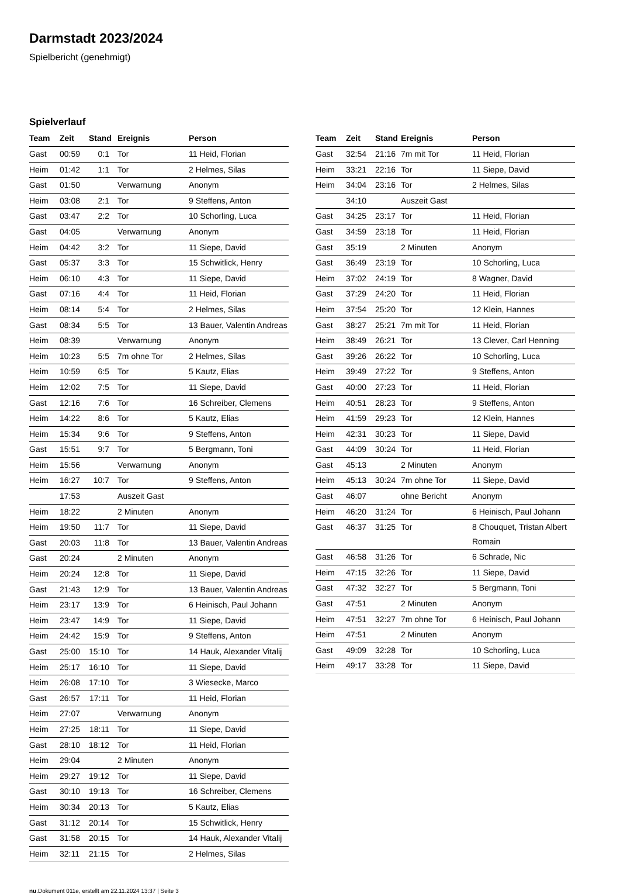Darmstadt 2023/2024
Spielbericht (genehmigt)
Spielverlauf
| Team | Zeit | Stand | Ereignis | Person |
| --- | --- | --- | --- | --- |
| Gast | 00:59 | 0:1 | Tor | 11 Heid, Florian |
| Heim | 01:42 | 1:1 | Tor | 2 Helmes, Silas |
| Gast | 01:50 | | Verwarnung | Anonym |
| Heim | 03:08 | 2:1 | Tor | 9 Steffens, Anton |
| Gast | 03:47 | 2:2 | Tor | 10 Schorling, Luca |
| Gast | 04:05 | | Verwarnung | Anonym |
| Heim | 04:42 | 3:2 | Tor | 11 Siepe, David |
| Gast | 05:37 | 3:3 | Tor | 15 Schwitlick, Henry |
| Heim | 06:10 | 4:3 | Tor | 11 Siepe, David |
| Gast | 07:16 | 4:4 | Tor | 11 Heid, Florian |
| Heim | 08:14 | 5:4 | Tor | 2 Helmes, Silas |
| Gast | 08:34 | 5:5 | Tor | 13 Bauer, Valentin Andreas |
| Heim | 08:39 | | Verwarnung | Anonym |
| Heim | 10:23 | 5:5 | 7m ohne Tor | 2 Helmes, Silas |
| Heim | 10:59 | 6:5 | Tor | 5 Kautz, Elias |
| Heim | 12:02 | 7:5 | Tor | 11 Siepe, David |
| Gast | 12:16 | 7:6 | Tor | 16 Schreiber, Clemens |
| Heim | 14:22 | 8:6 | Tor | 5 Kautz, Elias |
| Heim | 15:34 | 9:6 | Tor | 9 Steffens, Anton |
| Gast | 15:51 | 9:7 | Tor | 5 Bergmann, Toni |
| Heim | 15:56 | | Verwarnung | Anonym |
| Heim | 16:27 | 10:7 | Tor | 9 Steffens, Anton |
| | 17:53 | | Auszeit Gast | |
| Heim | 18:22 | | 2 Minuten | Anonym |
| Heim | 19:50 | 11:7 | Tor | 11 Siepe, David |
| Gast | 20:03 | 11:8 | Tor | 13 Bauer, Valentin Andreas |
| Gast | 20:24 | | 2 Minuten | Anonym |
| Heim | 20:24 | 12:8 | Tor | 11 Siepe, David |
| Gast | 21:43 | 12:9 | Tor | 13 Bauer, Valentin Andreas |
| Heim | 23:17 | 13:9 | Tor | 6 Heinisch, Paul Johann |
| Heim | 23:47 | 14:9 | Tor | 11 Siepe, David |
| Heim | 24:42 | 15:9 | Tor | 9 Steffens, Anton |
| Gast | 25:00 | 15:10 | Tor | 14 Hauk, Alexander Vitalij |
| Heim | 25:17 | 16:10 | Tor | 11 Siepe, David |
| Heim | 26:08 | 17:10 | Tor | 3 Wiesecke, Marco |
| Gast | 26:57 | 17:11 | Tor | 11 Heid, Florian |
| Heim | 27:07 | | Verwarnung | Anonym |
| Heim | 27:25 | 18:11 | Tor | 11 Siepe, David |
| Gast | 28:10 | 18:12 | Tor | 11 Heid, Florian |
| Heim | 29:04 | | 2 Minuten | Anonym |
| Heim | 29:27 | 19:12 | Tor | 11 Siepe, David |
| Gast | 30:10 | 19:13 | Tor | 16 Schreiber, Clemens |
| Heim | 30:34 | 20:13 | Tor | 5 Kautz, Elias |
| Gast | 31:12 | 20:14 | Tor | 15 Schwitlick, Henry |
| Gast | 31:58 | 20:15 | Tor | 14 Hauk, Alexander Vitalij |
| Heim | 32:11 | 21:15 | Tor | 2 Helmes, Silas |
| Team | Zeit | Stand | Ereignis | Person |
| --- | --- | --- | --- | --- |
| Gast | 32:54 | 21:16 | 7m mit Tor | 11 Heid, Florian |
| Heim | 33:21 | 22:16 | Tor | 11 Siepe, David |
| Heim | 34:04 | 23:16 | Tor | 2 Helmes, Silas |
| | 34:10 | | Auszeit Gast | |
| Gast | 34:25 | 23:17 | Tor | 11 Heid, Florian |
| Gast | 34:59 | 23:18 | Tor | 11 Heid, Florian |
| Gast | 35:19 | | 2 Minuten | Anonym |
| Gast | 36:49 | 23:19 | Tor | 10 Schorling, Luca |
| Heim | 37:02 | 24:19 | Tor | 8 Wagner, David |
| Gast | 37:29 | 24:20 | Tor | 11 Heid, Florian |
| Heim | 37:54 | 25:20 | Tor | 12 Klein, Hannes |
| Gast | 38:27 | 25:21 | 7m mit Tor | 11 Heid, Florian |
| Heim | 38:49 | 26:21 | Tor | 13 Clever, Carl Henning |
| Gast | 39:26 | 26:22 | Tor | 10 Schorling, Luca |
| Heim | 39:49 | 27:22 | Tor | 9 Steffens, Anton |
| Gast | 40:00 | 27:23 | Tor | 11 Heid, Florian |
| Heim | 40:51 | 28:23 | Tor | 9 Steffens, Anton |
| Heim | 41:59 | 29:23 | Tor | 12 Klein, Hannes |
| Heim | 42:31 | 30:23 | Tor | 11 Siepe, David |
| Gast | 44:09 | 30:24 | Tor | 11 Heid, Florian |
| Gast | 45:13 | | 2 Minuten | Anonym |
| Heim | 45:13 | 30:24 | 7m ohne Tor | 11 Siepe, David |
| Gast | 46:07 | | ohne Bericht | Anonym |
| Heim | 46:20 | 31:24 | Tor | 6 Heinisch, Paul Johann |
| Gast | 46:37 | 31:25 | Tor | 8 Chouquet, Tristan Albert Romain |
| Gast | 46:58 | 31:26 | Tor | 6 Schrade, Nic |
| Heim | 47:15 | 32:26 | Tor | 11 Siepe, David |
| Gast | 47:32 | 32:27 | Tor | 5 Bergmann, Toni |
| Gast | 47:51 | | 2 Minuten | Anonym |
| Heim | 47:51 | 32:27 | 7m ohne Tor | 6 Heinisch, Paul Johann |
| Heim | 47:51 | | 2 Minuten | Anonym |
| Gast | 49:09 | 32:28 | Tor | 10 Schorling, Luca |
| Heim | 49:17 | 33:28 | Tor | 11 Siepe, David |
nu.Dokument 011e, erstellt am 22.11.2024 13:37 | Seite 3